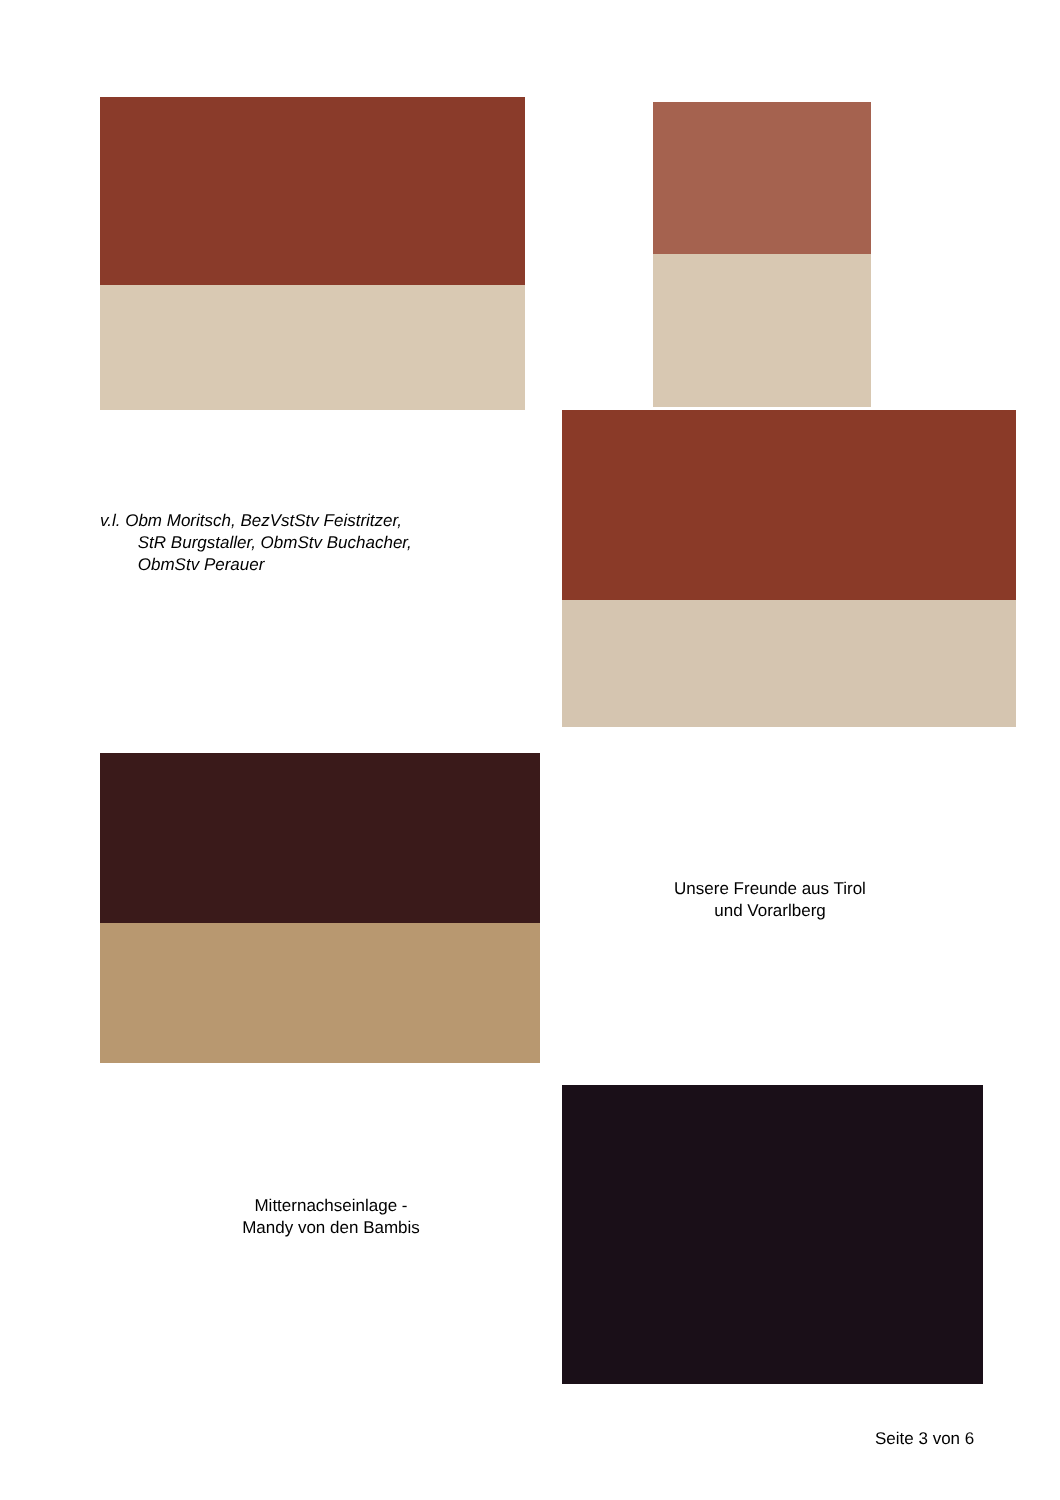v.l. Obm Moritsch, BezVstStv Feistritzer,
StR Burgstaller, ObmStv Buchacher,
ObmStv Perauer
Unsere Freunde aus Tirol
und Vorarlberg
Mitternachseinlage -
Mandy von den Bambis
Seite 3 von 6